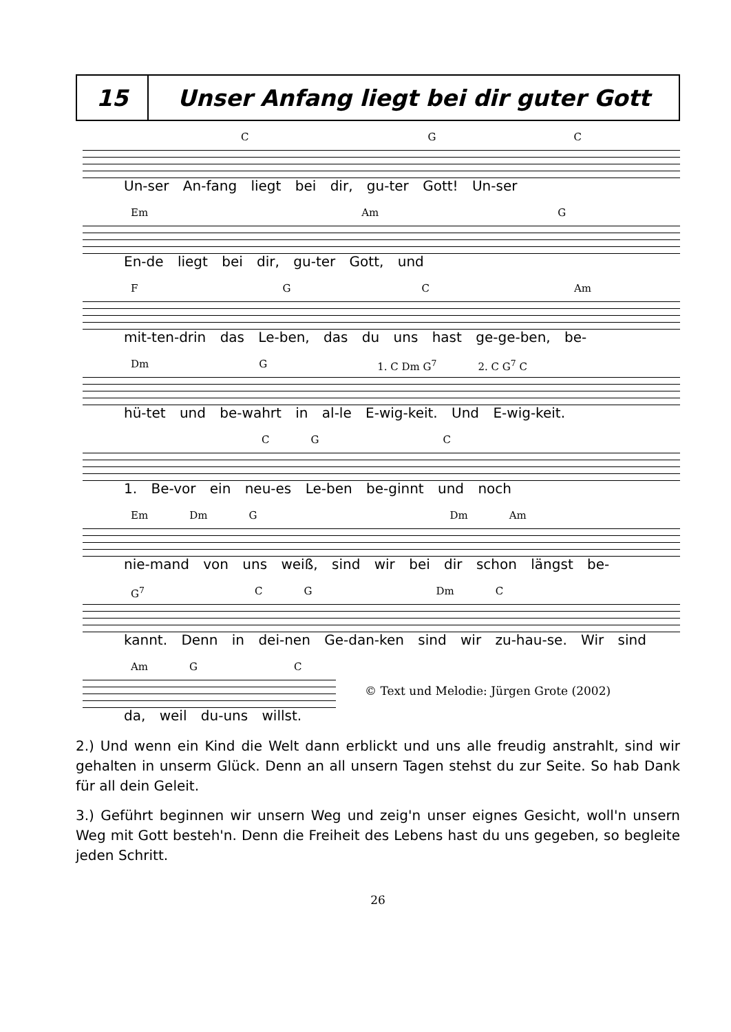| 15 | Unser Anfang liegt bei dir guter Gott |
C G C
Un-ser An-fang liegt bei dir, gu-ter Gott! Un-ser
Em Am G
En-de liegt bei dir, gu-ter Gott, und
F G C Am
mit-ten-drin das Le-ben, das du uns hast ge-ge-ben, be-
Dm G 1. C Dm G<sup>7</sup> 2. C G<sup>7</sup> C
hü-tet und be-wahrt in al-le E-wig-keit. Und E-wig-keit.
C G C
1. Be-vor ein neu-es Le-ben be-ginnt und noch
Em Dm G Dm Am
nie-mand von uns weiß, sind wir bei dir schon längst be-
G<sup>7</sup> C G Dm C
kannt. Denn in dei-nen Ge-dan-ken sind wir zu-hau-se. Wir sind
Am G C
© Text und Melodie: Jürgen Grote (2002)
da, weil du-uns willst.
2.) Und wenn ein Kind die Welt dann erblickt und uns alle freudig anstrahlt, sind wir gehalten in unserm Glück. Denn an all unsern Tagen stehst du zur Seite. So hab Dank für all dein Geleit.
3.) Geführt beginnen wir unsern Weg und zeig'n unser eignes Gesicht, woll'n unsern Weg mit Gott besteh'n. Denn die Freiheit des Lebens hast du uns gegeben, so begleite jeden Schritt.
26